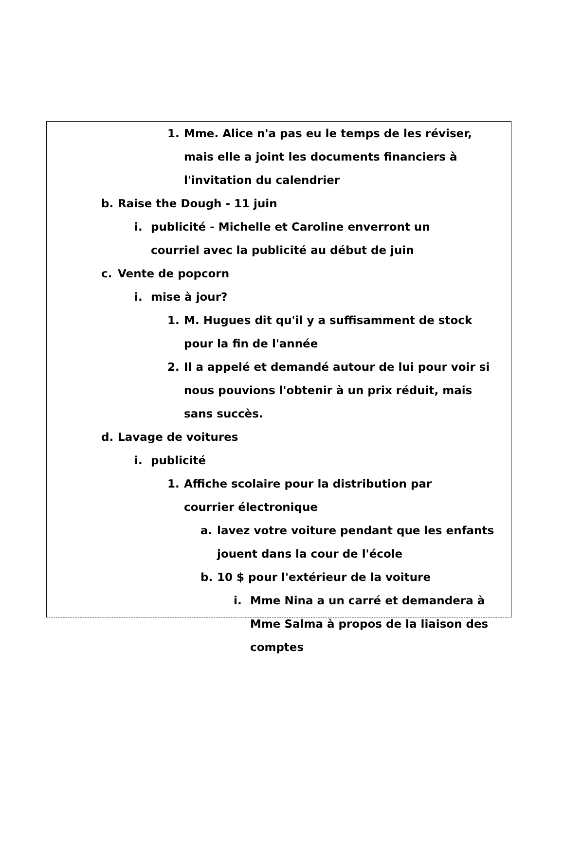1. Mme. Alice n'a pas eu le temps de les réviser, mais elle a joint les documents financiers à l'invitation du calendrier
b. Raise the Dough - 11 juin
i. publicité - Michelle et Caroline enverront un courriel avec la publicité au début de juin
c. Vente de popcorn
i. mise à jour?
1. M. Hugues dit qu'il y a suffisamment de stock pour la fin de l'année
2. Il a appelé et demandé autour de lui pour voir si nous pouvions l'obtenir à un prix réduit, mais sans succès.
d. Lavage de voitures
i. publicité
1. Affiche scolaire pour la distribution par courrier électronique
a. lavez votre voiture pendant que les enfants jouent dans la cour de l'école
b. 10 $ pour l'extérieur de la voiture
i. Mme Nina a un carré et demandera à Mme Salma à propos de la liaison des comptes